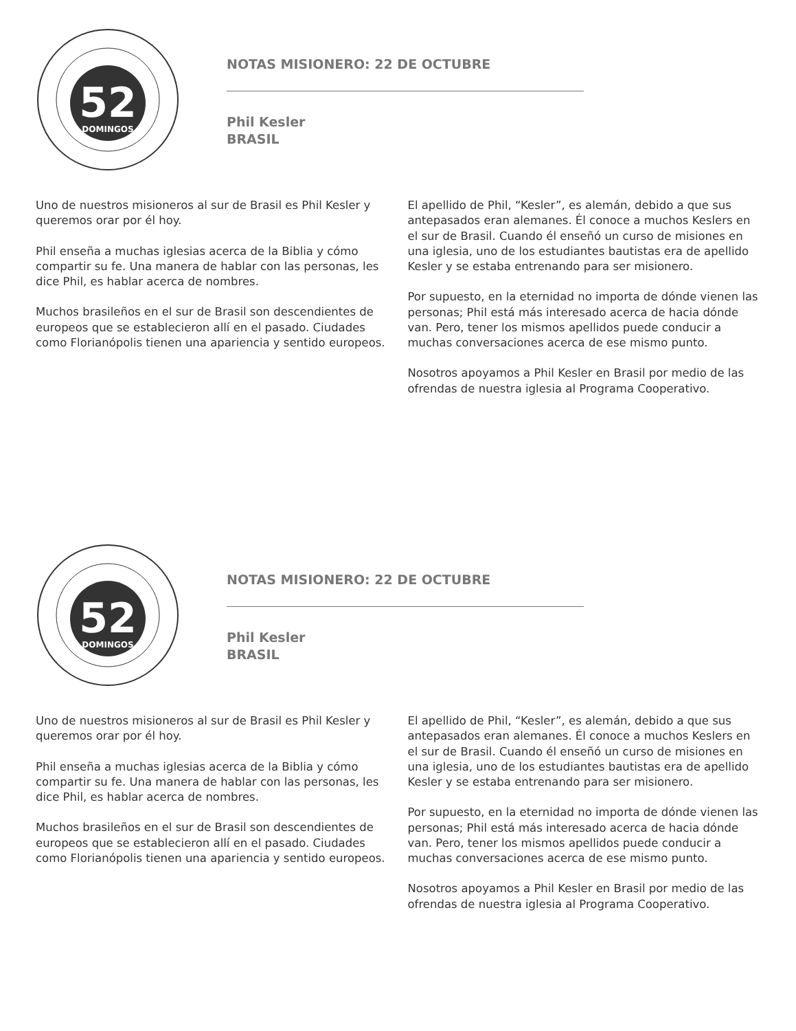52
DOMINGOS
NOTAS MISIONERO: 22 DE OCTUBRE
Phil Kesler
BRASIL
Uno de nuestros misioneros al sur de Brasil es Phil Kesler y queremos orar por él hoy.
Phil enseña a muchas iglesias acerca de la Biblia y cómo compartir su fe. Una manera de hablar con las personas, les dice Phil, es hablar acerca de nombres.
Muchos brasileños en el sur de Brasil son descendientes de europeos que se establecieron allí en el pasado. Ciudades como Florianópolis tienen una apariencia y sentido europeos.
El apellido de Phil, “Kesler”, es alemán, debido a que sus antepasados eran alemanes. Él conoce a muchos Keslers en el sur de Brasil. Cuando él enseñó un curso de misiones en una iglesia, uno de los estudiantes bautistas era de apellido Kesler y se estaba entrenando para ser misionero.
Por supuesto, en la eternidad no importa de dónde vienen las personas; Phil está más interesado acerca de hacia dónde van. Pero, tener los mismos apellidos puede conducir a muchas conversaciones acerca de ese mismo punto.
Nosotros apoyamos a Phil Kesler en Brasil por medio de las ofrendas de nuestra iglesia al Programa Cooperativo.
52
DOMINGOS
NOTAS MISIONERO: 22 DE OCTUBRE
Phil Kesler
BRASIL
Uno de nuestros misioneros al sur de Brasil es Phil Kesler y queremos orar por él hoy.
Phil enseña a muchas iglesias acerca de la Biblia y cómo compartir su fe. Una manera de hablar con las personas, les dice Phil, es hablar acerca de nombres.
Muchos brasileños en el sur de Brasil son descendientes de europeos que se establecieron allí en el pasado. Ciudades como Florianópolis tienen una apariencia y sentido europeos.
El apellido de Phil, “Kesler”, es alemán, debido a que sus antepasados eran alemanes. Él conoce a muchos Keslers en el sur de Brasil. Cuando él enseñó un curso de misiones en una iglesia, uno de los estudiantes bautistas era de apellido Kesler y se estaba entrenando para ser misionero.
Por supuesto, en la eternidad no importa de dónde vienen las personas; Phil está más interesado acerca de hacia dónde van. Pero, tener los mismos apellidos puede conducir a muchas conversaciones acerca de ese mismo punto.
Nosotros apoyamos a Phil Kesler en Brasil por medio de las ofrendas de nuestra iglesia al Programa Cooperativo.